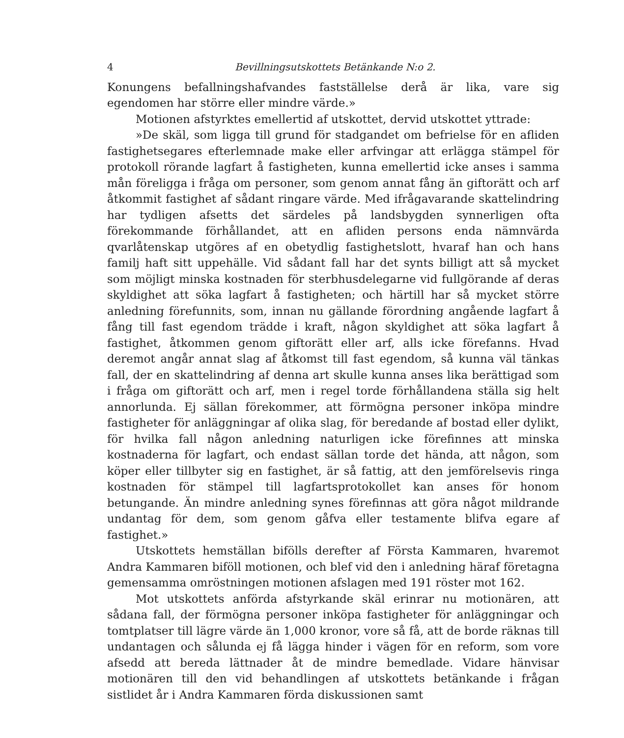4 Bevillningsutskottets Betänkande N:o 2.
Konungens befallningshafvandes fastställelse derå är lika, vare sig egendomen har större eller mindre värde.»
Motionen afstyrktes emellertid af utskottet, dervid utskottet yttrade:
»De skäl, som ligga till grund för stadgandet om befrielse för en afliden fastighetsegares efterlemnade make eller arfvingar att erlägga stämpel för protokoll rörande lagfart å fastigheten, kunna emellertid icke anses i samma mån föreligga i fråga om personer, som genom annat fång än giftorätt och arf åtkommit fastighet af sådant ringare värde. Med ifrågavarande skattelindring har tydligen afsetts det särdeles på landsbygden synnerligen ofta förekommande förhållandet, att en afliden persons enda nämnvärda qvarlåtenskap utgöres af en obetydlig fastighetslott, hvaraf han och hans familj haft sitt uppehälle. Vid sådant fall har det synts billigt att så mycket som möjligt minska kostnaden för sterbhusdelegarne vid fullgörande af deras skyldighet att söka lagfart å fastigheten; och härtill har så mycket större anledning förefunnits, som, innan nu gällande förordning angående lagfart å fång till fast egendom trädde i kraft, någon skyldighet att söka lagfart å fastighet, åtkommen genom giftorätt eller arf, alls icke förefanns. Hvad deremot angår annat slag af åtkomst till fast egendom, så kunna väl tänkas fall, der en skattelindring af denna art skulle kunna anses lika berättigad som i fråga om giftorätt och arf, men i regel torde förhållandena ställa sig helt annorlunda. Ej sällan förekommer, att förmögna personer inköpa mindre fastigheter för anläggningar af olika slag, för beredande af bostad eller dylikt, för hvilka fall någon anledning naturligen icke förefinnes att minska kostnaderna för lagfart, och endast sällan torde det hända, att någon, som köper eller tillbyter sig en fastighet, är så fattig, att den jemförelsevis ringa kostnaden för stämpel till lagfartsprotokollet kan anses för honom betungande. Än mindre anledning synes förefinnas att göra något mildrande undantag för dem, som genom gåfva eller testamente blifva egare af fastighet.»
Utskottets hemställan bifölls derefter af Första Kammaren, hvaremot Andra Kammaren biföll motionen, och blef vid den i anledning häraf företagna gemensamma omröstningen motionen afslagen med 191 röster mot 162.
Mot utskottets anförda afstyrkande skäl erinrar nu motionären, att sådana fall, der förmögna personer inköpa fastigheter för anläggningar och tomtplatser till lägre värde än 1,000 kronor, vore så få, att de borde räknas till undantagen och sålunda ej få lägga hinder i vägen för en reform, som vore afsedd att bereda lättnader åt de mindre bemedlade. Vidare hänvisar motionären till den vid behandlingen af utskottets betänkande i frågan sistlidet år i Andra Kammaren förda diskussionen samt